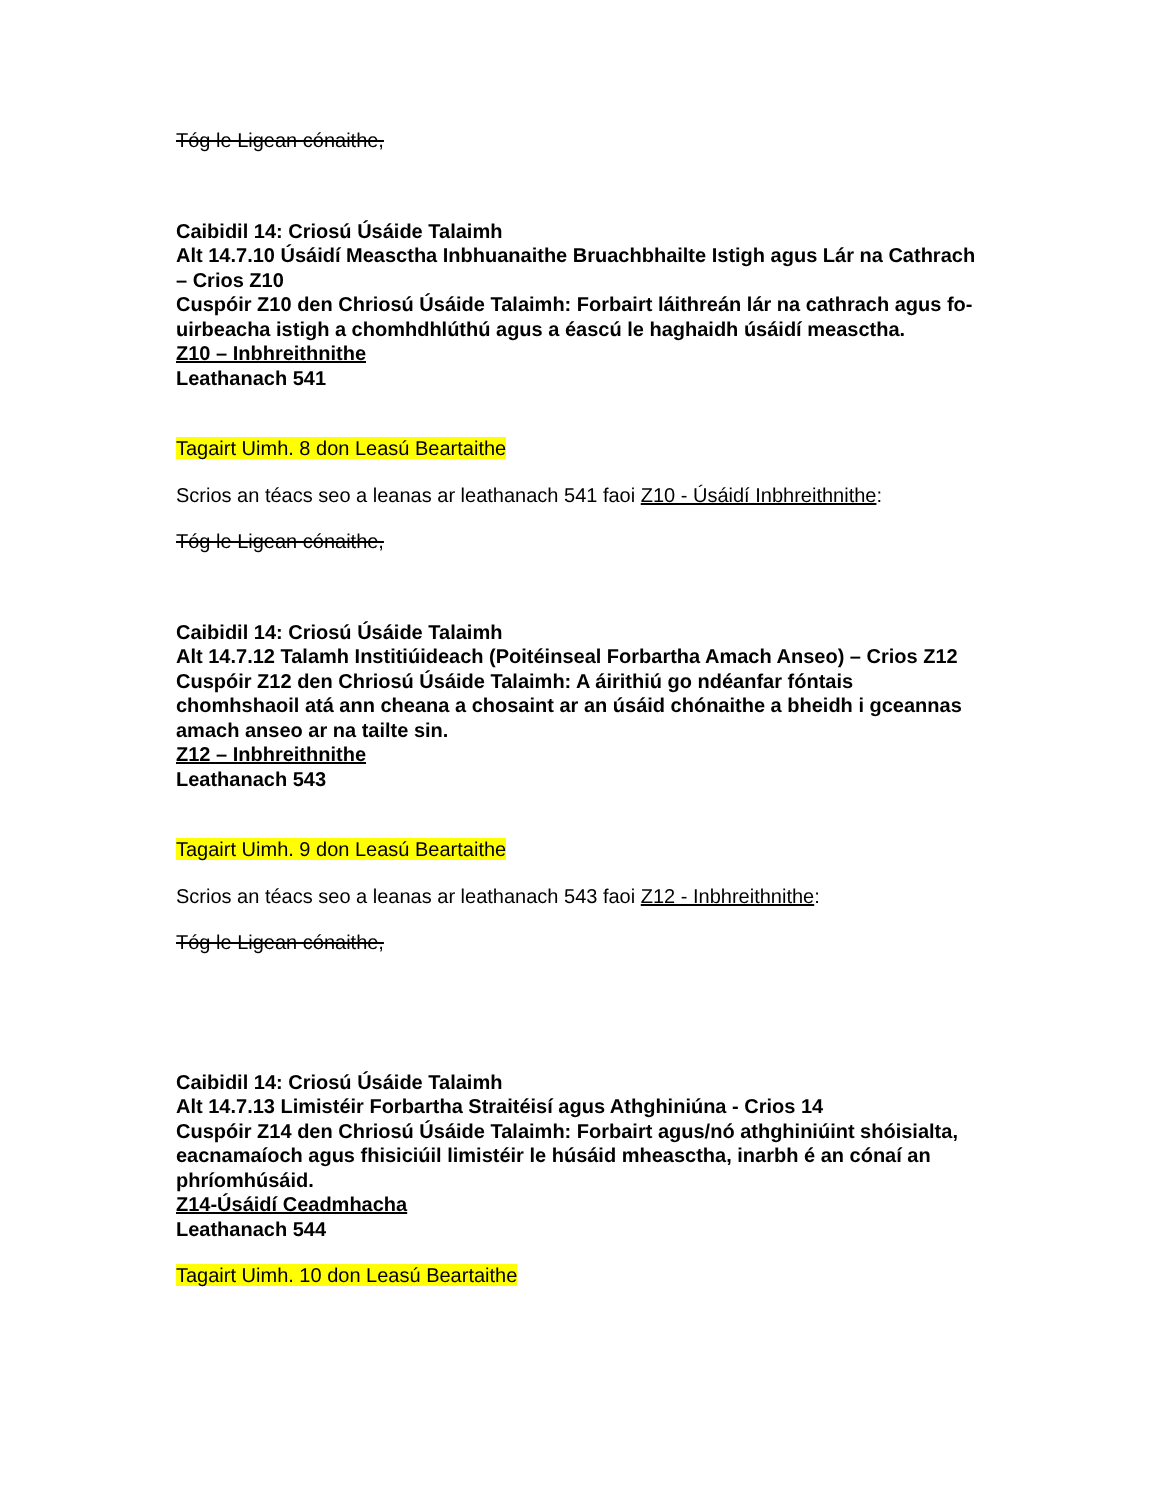Tóg le Ligean cónaithe,
Caibidil 14: Criosú Úsáide Talaimh
Alt 14.7.10 Úsáidí Measctha Inbhuanaithe Bruachbhailte Istigh agus Lár na Cathrach – Crios Z10
Cuspóir Z10 den Chriosú Úsáide Talaimh: Forbairt láithreán lár na cathrach agus fo-uirbeacha istigh a chomhdhlúthú agus a éascú le haghaidh úsáidí measctha.
Z10 – Inbhreithnithe
Leathanach 541
Tagairt Uimh. 8 don Leasú Beartaithe
Scrios an téacs seo a leanas ar leathanach 541 faoi Z10 - Úsáidí Inbhreithnithe:
Tóg le Ligean cónaithe,
Caibidil 14: Criosú Úsáide Talaimh
Alt 14.7.12 Talamh Institiúideach (Poitéinseal Forbartha Amach Anseo) – Crios Z12
Cuspóir Z12 den Chriosú Úsáide Talaimh: A áirithiú go ndéanfar fóntais chomhshaoil atá ann cheana a chosaint ar an úsáid chónaithe a bheidh i gceannas amach anseo ar na tailte sin.
Z12 – Inbhreithnithe
Leathanach 543
Tagairt Uimh. 9 don Leasú Beartaithe
Scrios an téacs seo a leanas ar leathanach 543 faoi Z12 - Inbhreithnithe:
Tóg le Ligean cónaithe,
Caibidil 14: Criosú Úsáide Talaimh
Alt 14.7.13 Limistéir Forbartha Straitéisí agus Athghiniúna - Crios 14
Cuspóir Z14 den Chriosú Úsáide Talaimh: Forbairt agus/nó athghiniúint shóisialta, eacnamaíoch agus fhisiciúil limistéir le húsáid mheasctha, inarbh é an cónaí an phríomhúsáid.
Z14-Úsáidí Ceadmhacha
Leathanach 544
Tagairt Uimh. 10 don Leasú Beartaithe